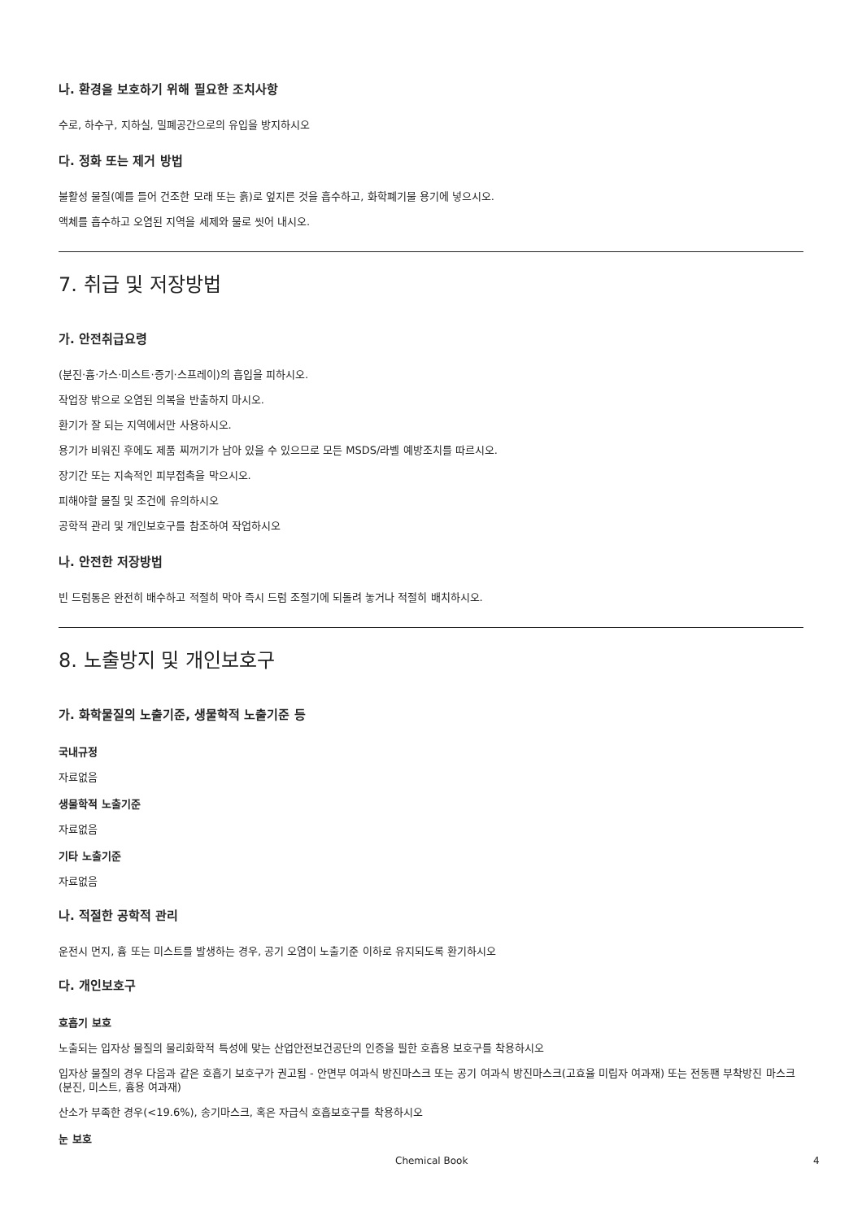나. 환경을 보호하기 위해 필요한 조치사항
수로, 하수구, 지하실, 밀폐공간으로의 유입을 방지하시오
다. 정화 또는 제거 방법
불활성 물질(예를 들어 건조한 모래 또는 흙)로 엎지른 것을 흡수하고, 화학폐기물 용기에 넣으시오.
액체를 흡수하고 오염된 지역을 세제와 물로 씻어 내시오.
7. 취급 및 저장방법
가. 안전취급요령
(분진·흄·가스·미스트·증기·스프레이)의 흡입을 피하시오.
작업장 밖으로 오염된 의복을 반출하지 마시오.
환기가 잘 되는 지역에서만 사용하시오.
용기가 비워진 후에도 제품 찌꺼기가 남아 있을 수 있으므로 모든 MSDS/라벨 예방조치를 따르시오.
장기간 또는 지속적인 피부접촉을 막으시오.
피해야할 물질 및 조건에 유의하시오
공학적 관리 및 개인보호구를 참조하여 작업하시오
나. 안전한 저장방법
빈 드럼통은 완전히 배수하고 적절히 막아 즉시 드럼 조절기에 되돌려 놓거나 적절히 배치하시오.
8. 노출방지 및 개인보호구
가. 화학물질의 노출기준, 생물학적 노출기준 등
국내규정
자료없음
생물학적 노출기준
자료없음
기타 노출기준
자료없음
나. 적절한 공학적 관리
운전시 먼지, 흄 또는 미스트를 발생하는 경우, 공기 오염이 노출기준 이하로 유지되도록 환기하시오
다. 개인보호구
호흡기 보호
노출되는 입자상 물질의 물리화학적 특성에 맞는 산업안전보건공단의 인증을 필한 호흡용 보호구를 착용하시오
입자상 물질의 경우 다음과 같은 호흡기 보호구가 권고됨 - 안면부 여과식 방진마스크 또는 공기 여과식 방진마스크(고효율 미립자 여과재) 또는 전동팬 부착방진 마스크(분진, 미스트, 흄용 여과재)
산소가 부족한 경우(<19.6%), 송기마스크, 혹은 자급식 호흡보호구를 착용하시오
눈 보호
Chemical Book 4